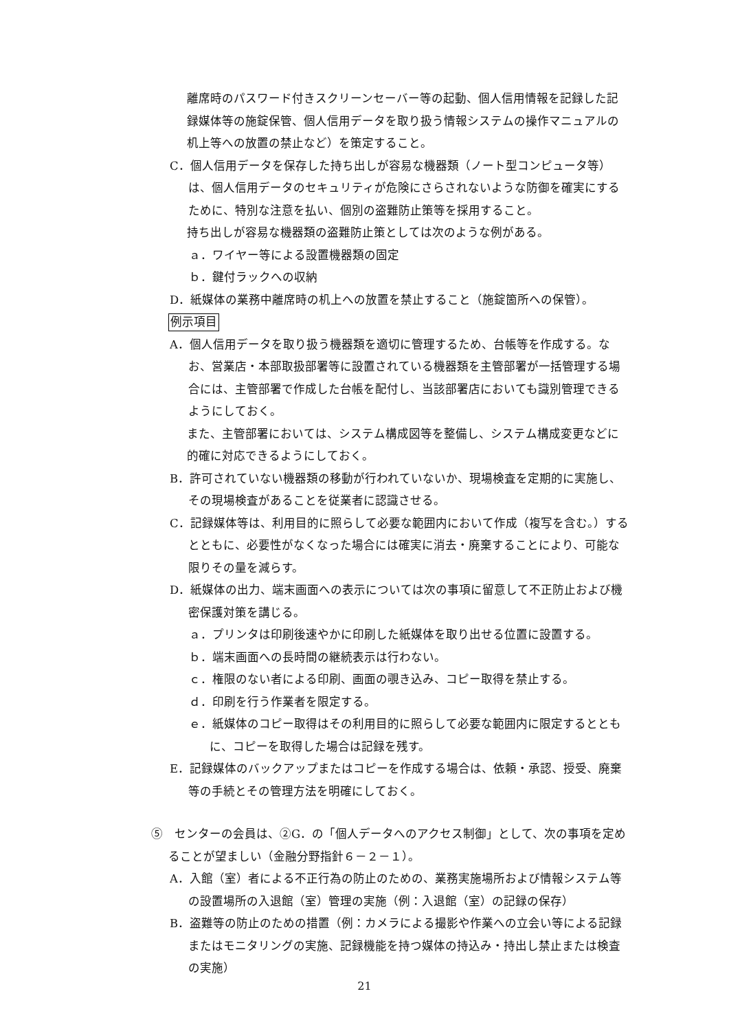離席時のパスワード付きスクリーンセーバー等の起動、個人信用情報を記録した記録媒体等の施錠保管、個人信用データを取り扱う情報システムの操作マニュアルの机上等への放置の禁止など）を策定すること。
C．個人信用データを保存した持ち出しが容易な機器類（ノート型コンピュータ等）は、個人信用データのセキュリティが危険にさらされないような防御を確実にするために、特別な注意を払い、個別の盗難防止策等を採用すること。
持ち出しが容易な機器類の盗難防止策としては次のような例がある。
ａ．ワイヤー等による設置機器類の固定
ｂ．鍵付ラックへの収納
D．紙媒体の業務中離席時の机上への放置を禁止すること（施錠箇所への保管）。
例示項目
A．個人信用データを取り扱う機器類を適切に管理するため、台帳等を作成する。なお、営業店・本部取扱部署等に設置されている機器類を主管部署が一括管理する場合には、主管部署で作成した台帳を配付し、当該部署店においても識別管理できるようにしておく。
また、主管部署においては、システム構成図等を整備し、システム構成変更などに的確に対応できるようにしておく。
B．許可されていない機器類の移動が行われていないか、現場検査を定期的に実施し、その現場検査があることを従業者に認識させる。
C．記録媒体等は、利用目的に照らして必要な範囲内において作成（複写を含む。）するとともに、必要性がなくなった場合には確実に消去・廃棄することにより、可能な限りその量を減らす。
D．紙媒体の出力、端末画面への表示については次の事項に留意して不正防止および機密保護対策を講じる。
ａ．プリンタは印刷後速やかに印刷した紙媒体を取り出せる位置に設置する。
ｂ．端末画面への長時間の継続表示は行わない。
ｃ．権限のない者による印刷、画面の覗き込み、コピー取得を禁止する。
ｄ．印刷を行う作業者を限定する。
ｅ．紙媒体のコピー取得はその利用目的に照らして必要な範囲内に限定するとともに、コピーを取得した場合は記録を残す。
E．記録媒体のバックアップまたはコピーを作成する場合は、依頼・承認、授受、廃棄等の手続とその管理方法を明確にしておく。
⑤　センターの会員は、②G．の「個人データへのアクセス制御」として、次の事項を定めることが望ましい（金融分野指針６－２－１）。
A．入館（室）者による不正行為の防止のための、業務実施場所および情報システム等の設置場所の入退館（室）管理の実施（例：入退館（室）の記録の保存）
B．盗難等の防止のための措置（例：カメラによる撮影や作業への立会い等による記録またはモニタリングの実施、記録機能を持つ媒体の持込み・持出し禁止または検査の実施）
21